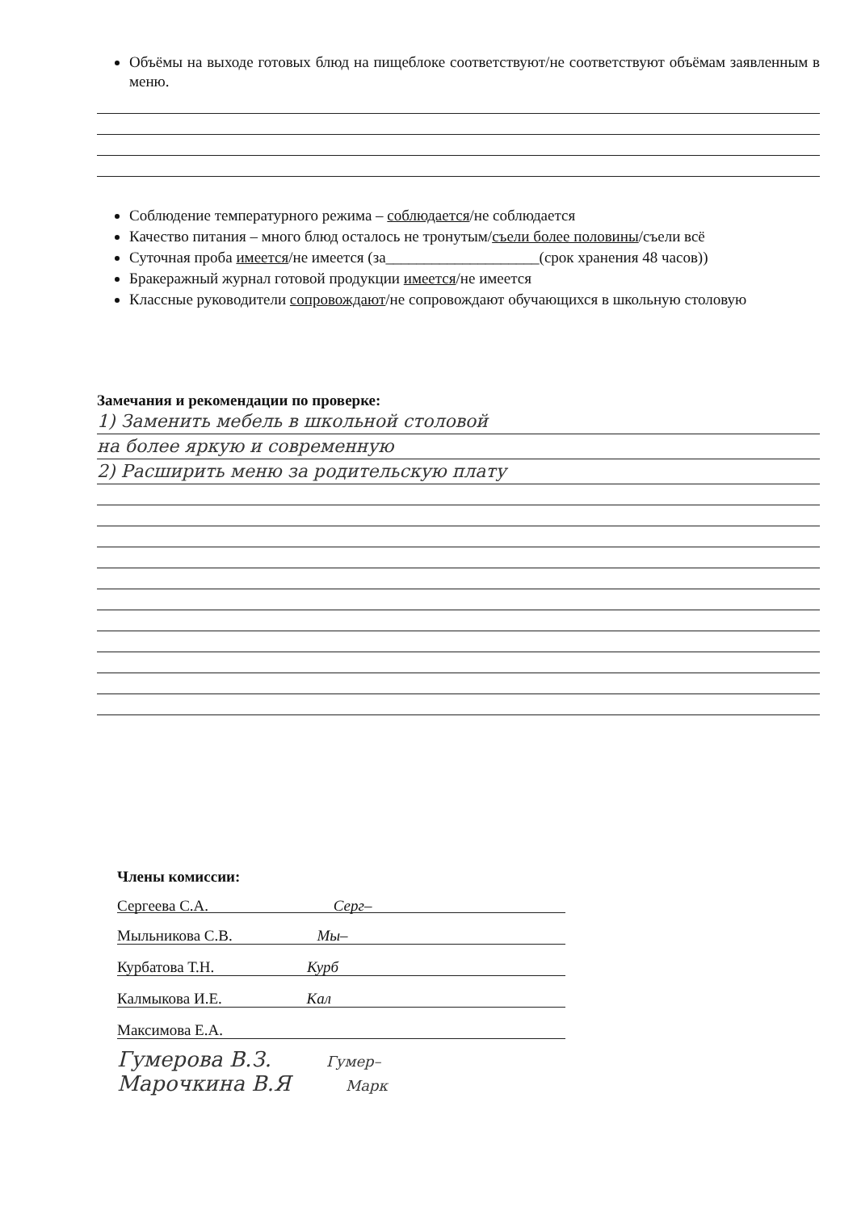Объёмы на выходе готовых блюд на пищеблоке соответствуют/не соответствуют объёмам заявленным в меню.
Соблюдение температурного режима – соблюдается/не соблюдается
Качество питания – много блюд осталось не тронутым/съели более половины/съели всё
Суточная проба имеется/не имеется (за____________________(срок хранения 48 часов))
Бракеражный журнал готовой продукции имеется/не имеется
Классные руководители сопровождают/не сопровождают обучающихся в школьную столовую
Замечания и рекомендации по проверке:
1) Заменить мебель в школьной столовой
на более яркую и современную
2) Расширить меню за родительскую плату
Члены комиссии:
Сергеева С.А. Серг–
Мыльникова С.В. Мы–
Курбатова Т.Н. Курб
Калмыкова И.Е. Кал
Максимова Е.А.
Гумерова В.З. Гумер–
Марочкина В.Я Марк